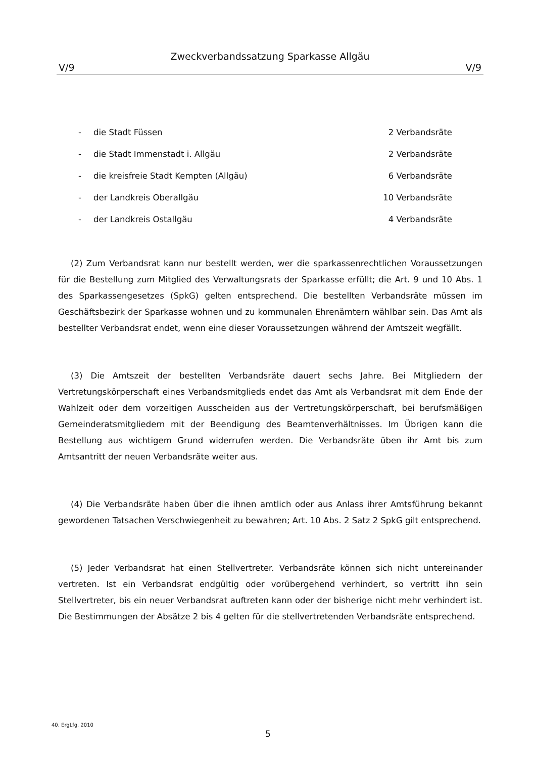Zweckverbandssatzung Sparkasse Allgäu
V/9 V/9
| - | die Stadt Füssen | 2 Verbandsräte |
| - | die Stadt Immenstadt i. Allgäu | 2 Verbandsräte |
| - | die kreisfreie Stadt Kempten (Allgäu) | 6 Verbandsräte |
| - | der Landkreis Oberallgäu | 10 Verbandsräte |
| - | der Landkreis Ostallgäu | 4 Verbandsräte |
(2) Zum Verbandsrat kann nur bestellt werden, wer die sparkassenrechtlichen Voraussetzungen für die Bestellung zum Mitglied des Verwaltungsrats der Sparkasse erfüllt; die Art. 9 und 10 Abs. 1 des Sparkassengesetzes (SpkG) gelten entsprechend. Die bestellten Verbandsräte müssen im Geschäftsbezirk der Sparkasse wohnen und zu kommunalen Ehrenämtern wählbar sein. Das Amt als bestellter Verbandsrat endet, wenn eine dieser Voraussetzungen während der Amtszeit wegfällt.
(3) Die Amtszeit der bestellten Verbandsräte dauert sechs Jahre. Bei Mitgliedern der Vertretungskörperschaft eines Verbandsmitglieds endet das Amt als Verbandsrat mit dem Ende der Wahlzeit oder dem vorzeitigen Ausscheiden aus der Vertretungskörperschaft, bei berufsmäßigen Gemeinderatsmitgliedern mit der Beendigung des Beamtenverhältnisses. Im Übrigen kann die Bestellung aus wichtigem Grund widerrufen werden. Die Verbandsräte üben ihr Amt bis zum Amtsantritt der neuen Verbandsräte weiter aus.
(4) Die Verbandsräte haben über die ihnen amtlich oder aus Anlass ihrer Amtsführung bekannt gewordenen Tatsachen Verschwiegenheit zu bewahren; Art. 10 Abs. 2 Satz 2 SpkG gilt entsprechend.
(5) Jeder Verbandsrat hat einen Stellvertreter. Verbandsräte können sich nicht untereinander vertreten. Ist ein Verbandsrat endgültig oder vorübergehend verhindert, so vertritt ihn sein Stellvertreter, bis ein neuer Verbandsrat auftreten kann oder der bisherige nicht mehr verhindert ist. Die Bestimmungen der Absätze 2 bis 4 gelten für die stellvertretenden Verbandsräte entsprechend.
40. ErgLfg. 2010
5